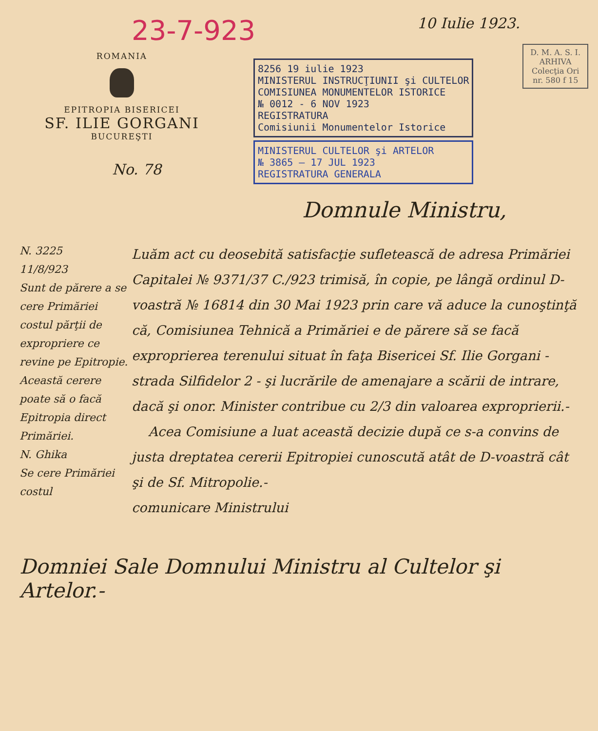23-7-923
10 Iulie 1923.
ROMANIA
EPITROPIA BISERICEI
SF. ILIE GORGANI
BUCUREŞTI
8256 19 iulie 1923
MINISTERUL INSTRUCŢIUNII şi CULTELOR
COMISIUNEA MONUMENTELOR ISTORICE
№ 0012 - 6 NOV 1923
REGISTRATURA
Comisiunii Monumentelor Istorice
MINISTERUL CULTELOR şi ARTELOR
№ 3865 — 17 JUL 1923
REGISTRATURA GENERALA
D. M. A. S. I.
ARHIVA
Colecţia Ori
nr. 580 f 15
No. 78
Domnule Ministru,
N. 3225
11/8/923
Sunt de părere a se cere Primăriei costul părţii de expropriere ce revine pe Epitropie. Această cerere poate să o facă Epitropia direct Primăriei.
N. Ghika
Se cere Primăriei costul
Luăm act cu deosebită satisfacţie sufletească de adresa Primăriei Capitalei № 9371/37 C./923 trimisă, în copie, pe lângă ordinul D-voastră № 16814 din 30 Mai 1923 prin care vă aduce la cunoştinţă că, Comisiunea Tehnică a Primăriei e de părere să se facă exproprierea terenului situat în faţa Bisericei Sf. Ilie Gorgani - strada Silfidelor 2 - şi lucrările de amenajare a scării de intrare, dacă şi onor. Minister contribue cu 2/3 din valoarea exproprierii.-
Acea Comisiune a luat această decizie după ce s-a convins de justa dreptatea cererii Epitropiei cunoscută atât de D-voastră cât şi de Sf. Mitropolie.-
comunicare Ministrului
Domniei Sale Domnului Ministru al Cultelor şi Artelor.-